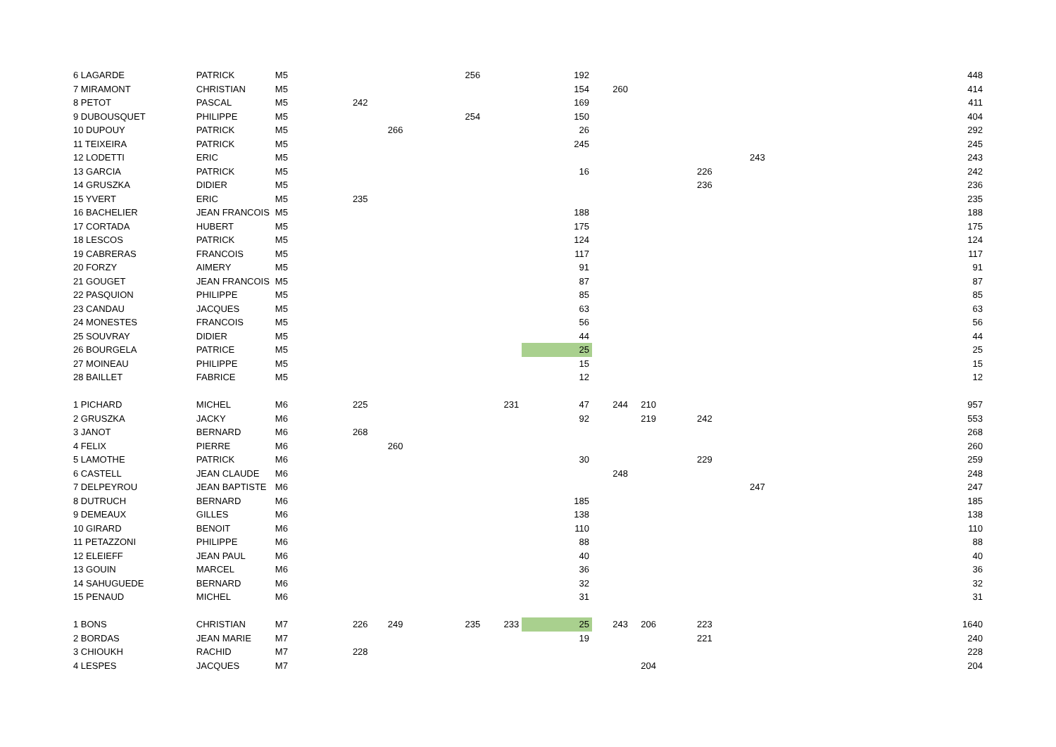| 6 LAGARDE | PATRICK | M5 | | | 256 | | 192 | | | | | 448 |
| 7 MIRAMONT | CHRISTIAN | M5 | | | | | 154 | 260 | | | | 414 |
| 8 PETOT | PASCAL | M5 | 242 | | | | 169 | | | | | 411 |
| 9 DUBOUSQUET | PHILIPPE | M5 | | | 254 | | 150 | | | | | 404 |
| 10 DUPOUY | PATRICK | M5 | | 266 | | | 26 | | | | | 292 |
| 11 TEIXEIRA | PATRICK | M5 | | | | | 245 | | | | | 245 |
| 12 LODETTI | ERIC | M5 | | | | | | | | | 243 | 243 |
| 13 GARCIA | PATRICK | M5 | | | | | 16 | | | 226 | | 242 |
| 14 GRUSZKA | DIDIER | M5 | | | | | | | | 236 | | 236 |
| 15 YVERT | ERIC | M5 | 235 | | | | | | | | | 235 |
| 16 BACHELIER | JEAN FRANCOIS | M5 | | | | | 188 | | | | | 188 |
| 17 CORTADA | HUBERT | M5 | | | | | 175 | | | | | 175 |
| 18 LESCOS | PATRICK | M5 | | | | | 124 | | | | | 124 |
| 19 CABRERAS | FRANCOIS | M5 | | | | | 117 | | | | | 117 |
| 20 FORZY | AIMERY | M5 | | | | | 91 | | | | | 91 |
| 21 GOUGET | JEAN FRANCOIS | M5 | | | | | 87 | | | | | 87 |
| 22 PASQUION | PHILIPPE | M5 | | | | | 85 | | | | | 85 |
| 23 CANDAU | JACQUES | M5 | | | | | 63 | | | | | 63 |
| 24 MONESTES | FRANCOIS | M5 | | | | | 56 | | | | | 56 |
| 25 SOUVRAY | DIDIER | M5 | | | | | 44 | | | | | 44 |
| 26 BOURGELA | PATRICE | M5 | | | | | 25 | | | | | 25 |
| 27 MOINEAU | PHILIPPE | M5 | | | | | 15 | | | | | 15 |
| 28 BAILLET | FABRICE | M5 | | | | | 12 | | | | | 12 |
| 1 PICHARD | MICHEL | M6 | 225 | | | 231 | 47 | 244 | 210 | | | 957 |
| 2 GRUSZKA | JACKY | M6 | | | | | 92 | | 219 | 242 | | 553 |
| 3 JANOT | BERNARD | M6 | 268 | | | | | | | | | 268 |
| 4 FELIX | PIERRE | M6 | | 260 | | | | | | | | 260 |
| 5 LAMOTHE | PATRICK | M6 | | | | | 30 | | | 229 | | 259 |
| 6 CASTELL | JEAN CLAUDE | M6 | | | | | | 248 | | | | 248 |
| 7 DELPEYROU | JEAN BAPTISTE | M6 | | | | | | | | | 247 | 247 |
| 8 DUTRUCH | BERNARD | M6 | | | | | 185 | | | | | 185 |
| 9 DEMEAUX | GILLES | M6 | | | | | 138 | | | | | 138 |
| 10 GIRARD | BENOIT | M6 | | | | | 110 | | | | | 110 |
| 11 PETAZZONI | PHILIPPE | M6 | | | | | 88 | | | | | 88 |
| 12 ELEIEFF | JEAN PAUL | M6 | | | | | 40 | | | | | 40 |
| 13 GOUIN | MARCEL | M6 | | | | | 36 | | | | | 36 |
| 14 SAHUGUEDE | BERNARD | M6 | | | | | 32 | | | | | 32 |
| 15 PENAUD | MICHEL | M6 | | | | | 31 | | | | | 31 |
| 1 BONS | CHRISTIAN | M7 | 226 | 249 | 235 | 233 | 25 | 243 | 206 | 223 | | 1640 |
| 2 BORDAS | JEAN MARIE | M7 | | | | | 19 | | | 221 | | 240 |
| 3 CHIOUKH | RACHID | M7 | 228 | | | | | | | | | 228 |
| 4 LESPES | JACQUES | M7 | | | | | | | 204 | | | 204 |